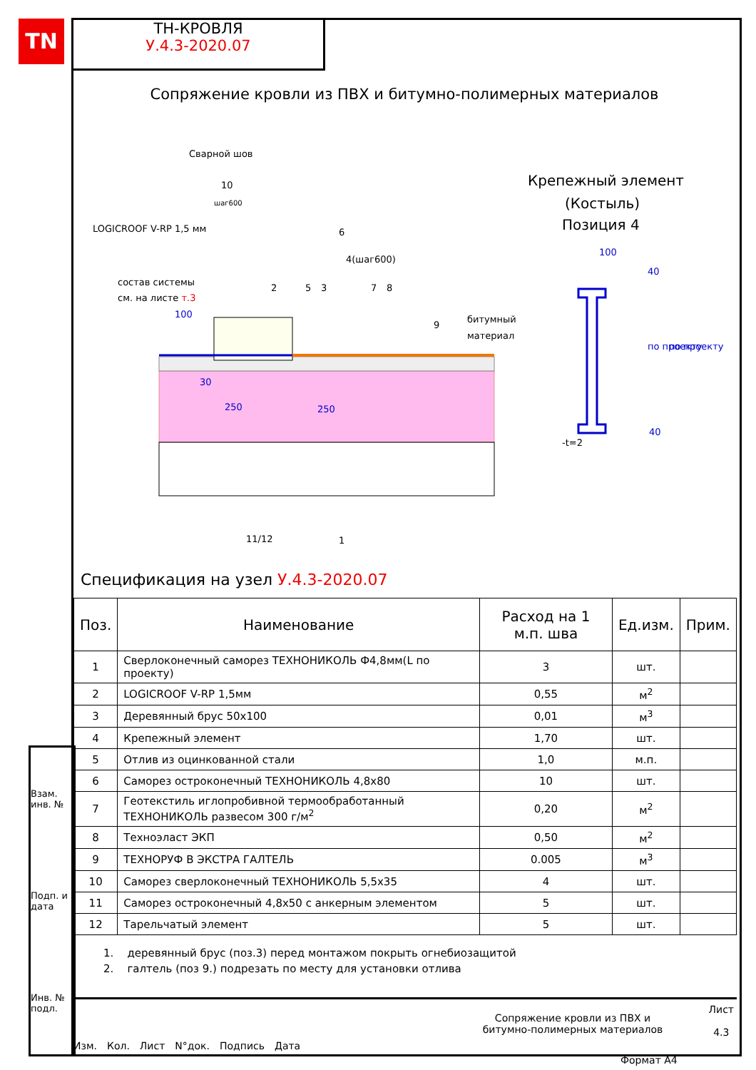TN
ТН-КРОВЛЯ
У.4.3-2020.07
Сопряжение кровли из ПВХ и битумно-полимерных материалов
Сварной шов
10
шаг600
LOGICROOF V-RP 1,5 мм
состав системы
см. на листе т.3
2
5
3
6
4(шаг600)
7
8
9
битумный
материал
11/12
1
30
250
250
100
Крепежный элемент
(Костыль)
Позиция 4
100
40
по проекту
по проекту
40
-t=2
Спецификация на узел У.4.3-2020.07
| Поз. | Наименование | Расход на 1 м.п. шва | Ед.изм. | Прим. |
| --- | --- | --- | --- | --- |
| 1 | Сверлоконечный саморез ТЕХНОНИКОЛЬ Ф4,8мм(L по проекту) | 3 | шт. | |
| 2 | LOGICROOF V-RP 1,5мм | 0,55 | м<sup>2</sup> | |
| 3 | Деревянный брус 50х100 | 0,01 | м<sup>3</sup> | |
| 4 | Крепежный элемент | 1,70 | шт. | |
| 5 | Отлив из оцинкованной стали | 1,0 | м.п. | |
| 6 | Саморез остроконечный ТЕХНОНИКОЛЬ 4,8х80 | 10 | шт. | |
| 7 | Геотекстиль иглопробивной термообработанный ТЕХНОНИКОЛЬ развесом 300 г/м<sup>2</sup> | 0,20 | м<sup>2</sup> | |
| 8 | Техноэласт ЭКП | 0,50 | м<sup>2</sup> | |
| 9 | ТЕХНОРУФ В ЭКСТРА ГАЛТЕЛЬ | 0.005 | м<sup>3</sup> | |
| 10 | Саморез сверлоконечный ТЕХНОНИКОЛЬ 5,5х35 | 4 | шт. | |
| 11 | Саморез остроконечный 4,8х50 с анкерным элементом | 5 | шт. | |
| 12 | Тарельчатый элемент | 5 | шт. | |
1. деревянный брус (поз.3) перед монтажом покрыть огнебиозащитой
2. галтель (поз 9.) подрезать по месту для установки отлива
Взам. инв. №
Подп. и дата
Инв. № подл.
Изм. Кол. Лист N°док. Подпись Дата
Сопряжение кровли из ПВХ и
битумно-полимерных материалов
Лист
4.3
Формат А4